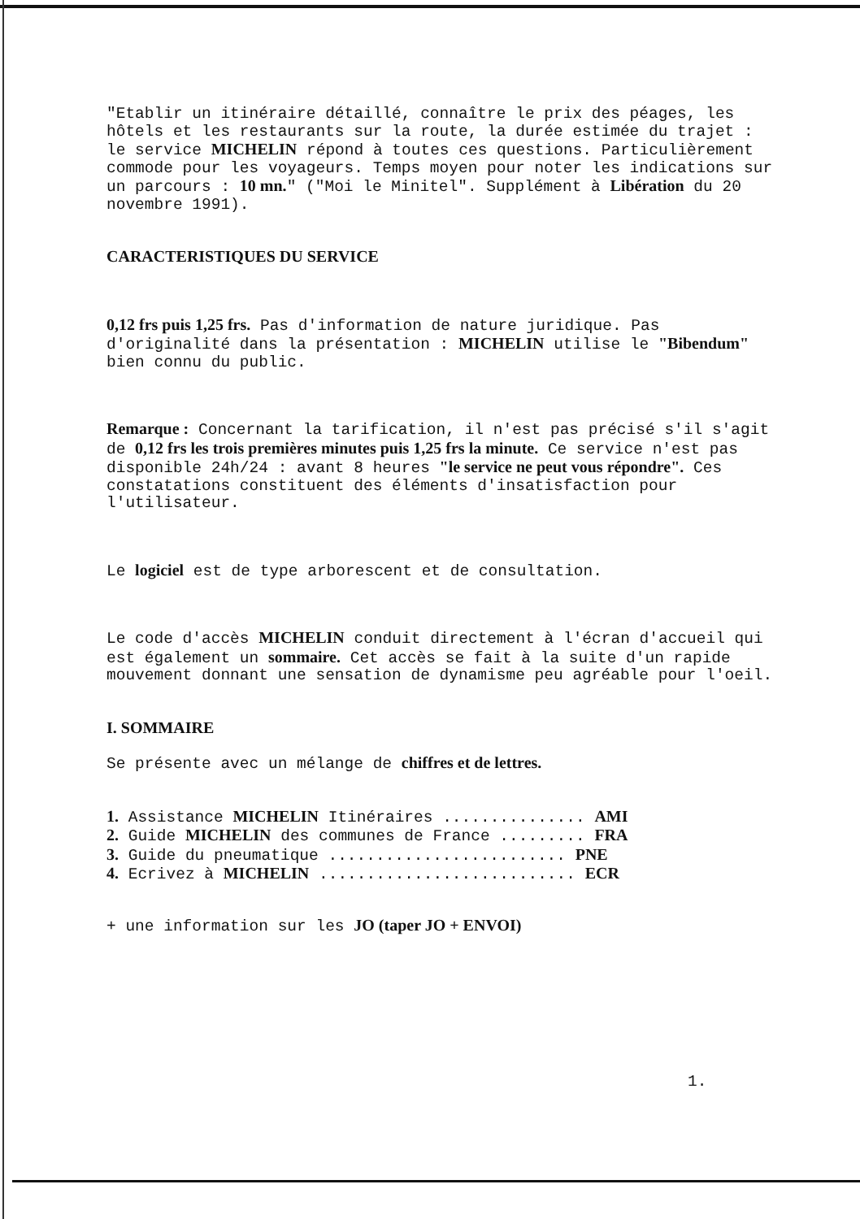"Etablir un itinéraire détaillé, connaître le prix des péages, les hôtels et les restaurants sur la route, la durée estimée du trajet : le service MICHELIN répond à toutes ces questions. Particulièrement commode pour les voyageurs. Temps moyen pour noter les indications sur un parcours : 10 mn." ("Moi le Minitel". Supplément à Libération du 20 novembre 1991).
CARACTERISTIQUES DU SERVICE
0,12 frs puis 1,25 frs. Pas d'information de nature juridique. Pas d'originalité dans la présentation : MICHELIN utilise le "Bibendum" bien connu du public.
Remarque : Concernant la tarification, il n'est pas précisé s'il s'agit de 0,12 frs les trois premières minutes puis 1,25 frs la minute. Ce service n'est pas disponible 24h/24 : avant 8 heures "le service ne peut vous répondre". Ces constatations constituent des éléments d'insatisfaction pour l'utilisateur.
Le logiciel est de type arborescent et de consultation.
Le code d'accès MICHELIN conduit directement à l'écran d'accueil qui est également un sommaire. Cet accès se fait à la suite d'un rapide mouvement donnant une sensation de dynamisme peu agréable pour l'oeil.
I. SOMMAIRE
Se présente avec un mélange de chiffres et de lettres.
1. Assistance MICHELIN Itinéraires ............... AMI
2. Guide MICHELIN des communes de France ......... FRA
3. Guide du pneumatique ......................... PNE
4. Ecrivez à MICHELIN ........................... ECR
+ une information sur les JO (taper JO + ENVOI)
1.